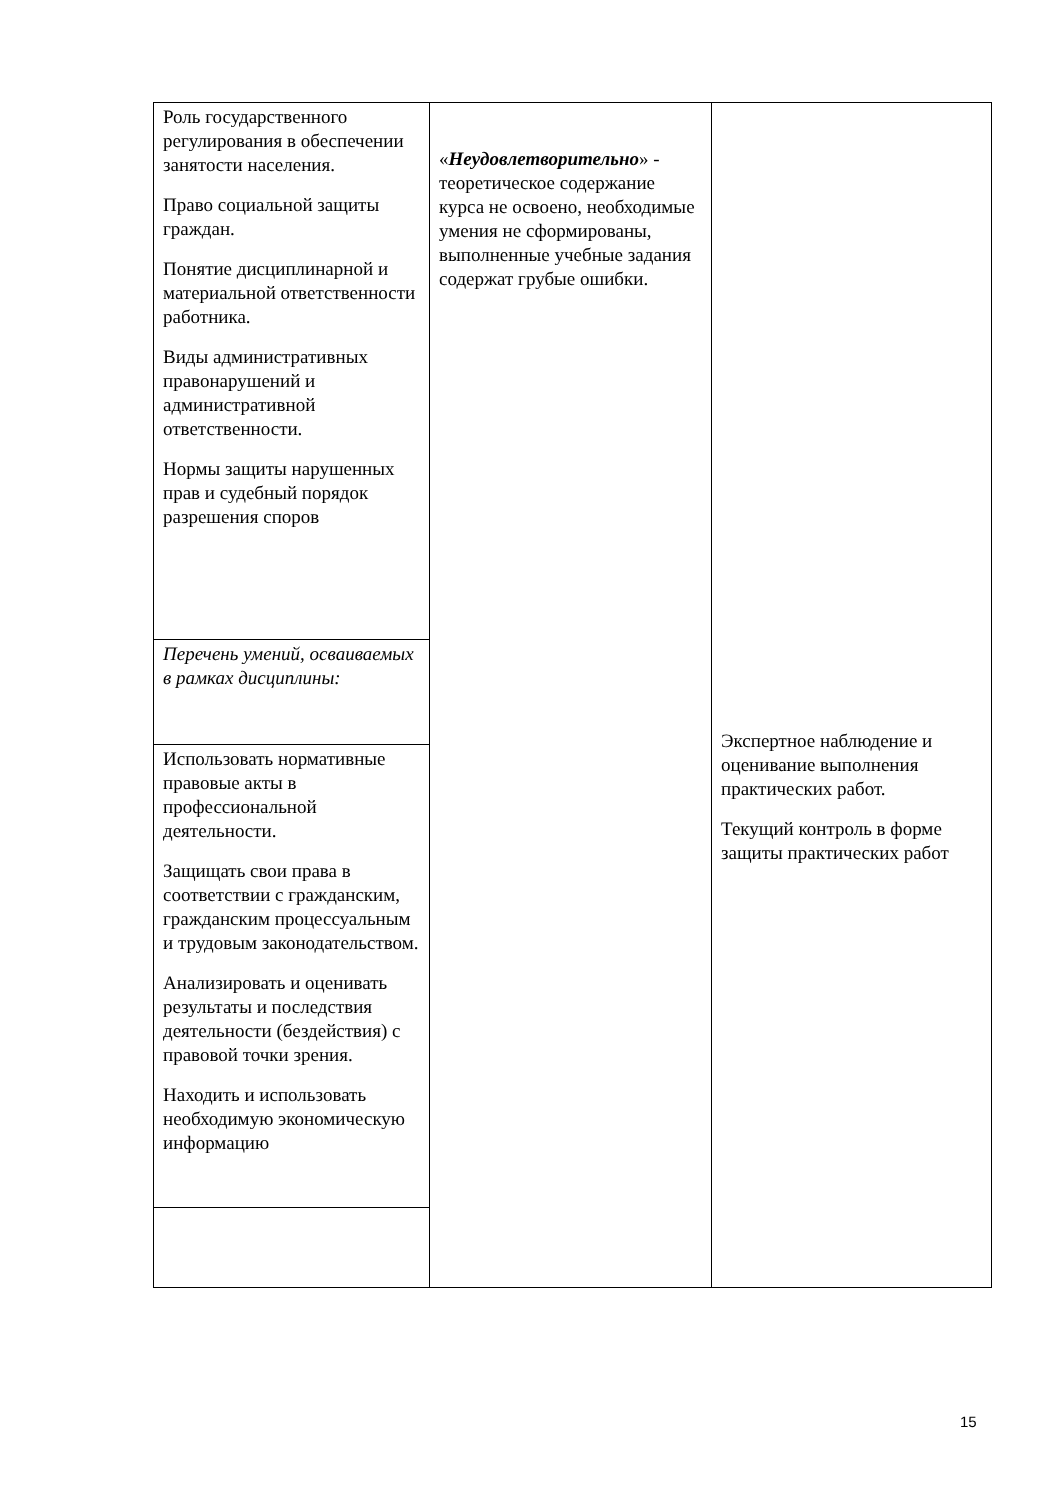| Роль государственного регулирования в обеспечении занятости населения. Право социальной защиты граждан. Понятие дисциплинарной и материальной ответственности работника. Виды административных правонарушений и административной ответственности. Нормы защиты нарушенных прав и судебный порядок разрешения споров | « Неудовлетворительно » - теоретическое содержание курса не освоено, необходимые умения не сформированы, выполненные учебные задания содержат грубые ошибки. | Экспертное наблюдение и оценивание выполнения практических работ. Текущий контроль в форме защиты практических работ |
| Перечень умений, осваиваемых в рамках дисциплины: | | |
| Использовать нормативные правовые акты в профессиональной деятельности. Защищать свои права в соответствии с гражданским, гражданским процессуальным и трудовым законодательством. Анализировать и оценивать результаты и последствия деятельности (бездействия) с правовой точки зрения. Находить и использовать необходимую экономическую информацию | | |
15